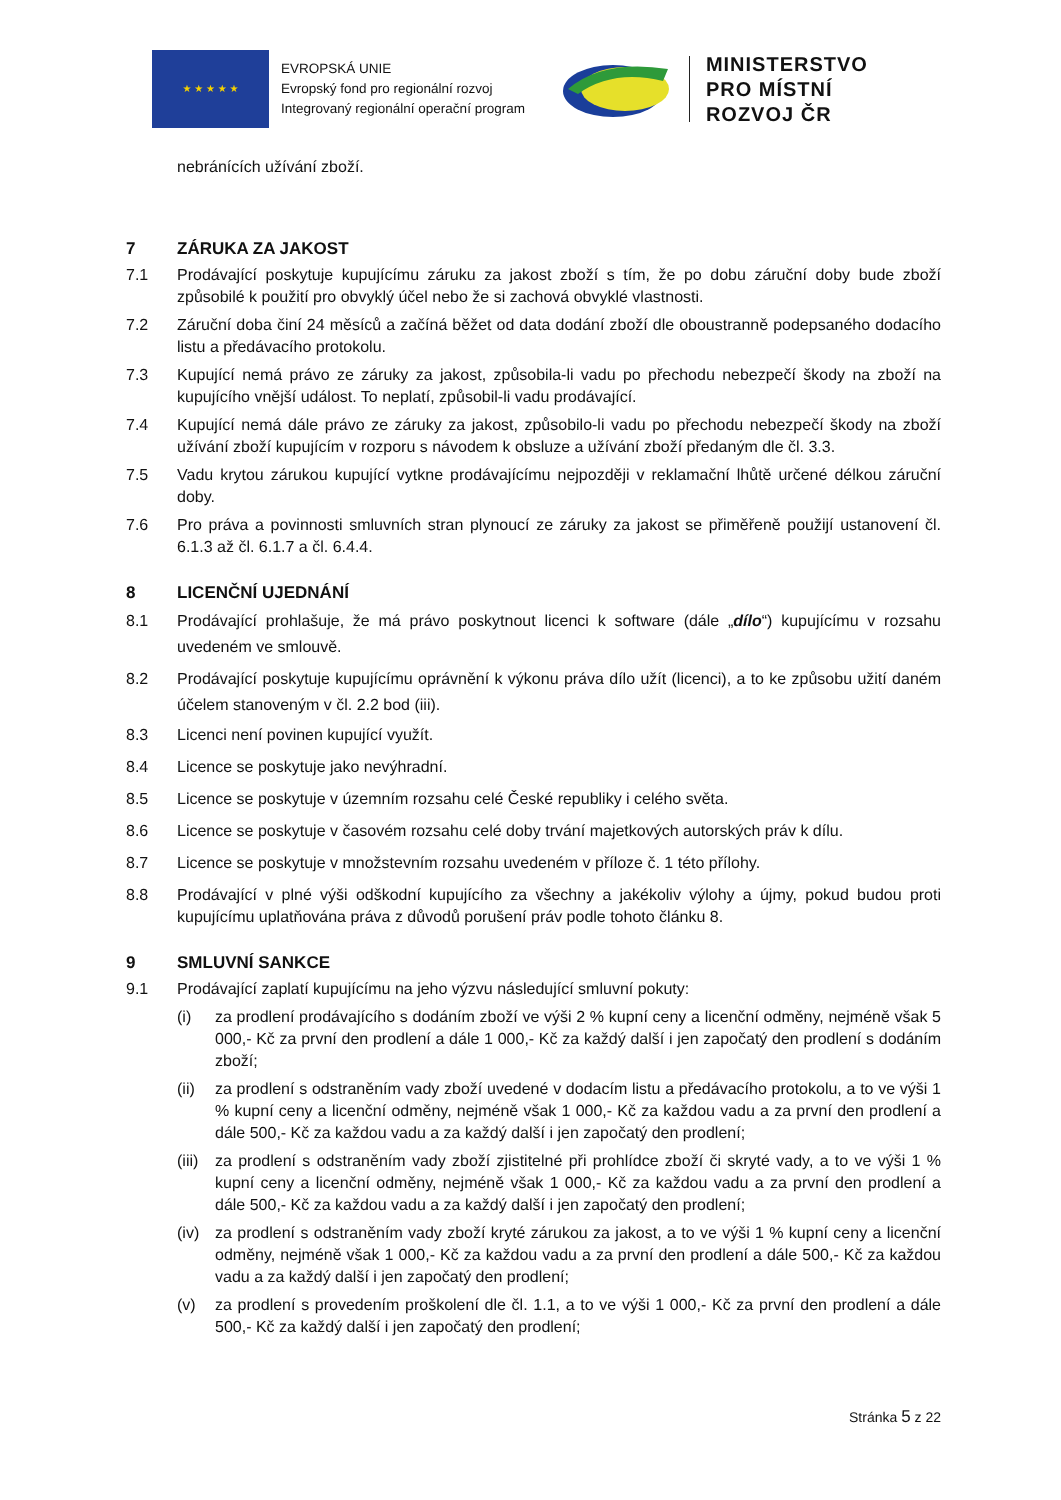★ ★ ★ ★ ★
EVROPSKÁ UNIE
Evropský fond pro regionální rozvoj
Integrovaný regionální operační program
MINISTERSTVO
PRO MÍSTNÍ
ROZVOJ ČR
nebránících užívání zboží.
7 ZÁRUKA ZA JAKOST
7.1 Prodávající poskytuje kupujícímu záruku za jakost zboží s tím, že po dobu záruční doby bude zboží způsobilé k použití pro obvyklý účel nebo že si zachová obvyklé vlastnosti.
7.2 Záruční doba činí 24 měsíců a začíná běžet od data dodání zboží dle oboustranně podepsaného dodacího listu a předávacího protokolu.
7.3 Kupující nemá právo ze záruky za jakost, způsobila-li vadu po přechodu nebezpečí škody na zboží na kupujícího vnější událost. To neplatí, způsobil-li vadu prodávající.
7.4 Kupující nemá dále právo ze záruky za jakost, způsobilo-li vadu po přechodu nebezpečí škody na zboží užívání zboží kupujícím v rozporu s návodem k obsluze a užívání zboží předaným dle čl. 3.3.
7.5 Vadu krytou zárukou kupující vytkne prodávajícímu nejpozději v reklamační lhůtě určené délkou záruční doby.
7.6 Pro práva a povinnosti smluvních stran plynoucí ze záruky za jakost se přiměřeně použijí ustanovení čl. 6.1.3 až čl. 6.1.7 a čl. 6.4.4.
8 LICENČNÍ UJEDNÁNÍ
8.1 Prodávající prohlašuje, že má právo poskytnout licenci k software (dále „dílo“) kupujícímu v rozsahu uvedeném ve smlouvě.
8.2 Prodávající poskytuje kupujícímu oprávnění k výkonu práva dílo užít (licenci), a to ke způsobu užití daném účelem stanoveným v čl. 2.2 bod (iii).
8.3 Licenci není povinen kupující využít.
8.4 Licence se poskytuje jako nevýhradní.
8.5 Licence se poskytuje v územním rozsahu celé České republiky i celého světa.
8.6 Licence se poskytuje v časovém rozsahu celé doby trvání majetkových autorských práv k dílu.
8.7 Licence se poskytuje v množstevním rozsahu uvedeném v příloze č. 1 této přílohy.
8.8 Prodávající v plné výši odškodní kupujícího za všechny a jakékoliv výlohy a újmy, pokud budou proti kupujícímu uplatňována práva z důvodů porušení práv podle tohoto článku 8.
9 SMLUVNÍ SANKCE
9.1 Prodávající zaplatí kupujícímu na jeho výzvu následující smluvní pokuty:
(i) za prodlení prodávajícího s dodáním zboží ve výši 2 % kupní ceny a licenční odměny, nejméně však 5 000,- Kč za první den prodlení a dále 1 000,- Kč za každý další i jen započatý den prodlení s dodáním zboží;
(ii) za prodlení s odstraněním vady zboží uvedené v dodacím listu a předávacího protokolu, a to ve výši 1 % kupní ceny a licenční odměny, nejméně však 1 000,- Kč za každou vadu a za první den prodlení a dále 500,- Kč za každou vadu a za každý další i jen započatý den prodlení;
(iii) za prodlení s odstraněním vady zboží zjistitelné při prohlídce zboží či skryté vady, a to ve výši 1 % kupní ceny a licenční odměny, nejméně však 1 000,- Kč za každou vadu a za první den prodlení a dále 500,- Kč za každou vadu a za každý další i jen započatý den prodlení;
(iv) za prodlení s odstraněním vady zboží kryté zárukou za jakost, a to ve výši 1 % kupní ceny a licenční odměny, nejméně však 1 000,- Kč za každou vadu a za první den prodlení a dále 500,- Kč za každou vadu a za každý další i jen započatý den prodlení;
(v) za prodlení s provedením proškolení dle čl. 1.1, a to ve výši 1 000,- Kč za první den prodlení a dále 500,- Kč za každý další i jen započatý den prodlení;
Stránka 5 z 22